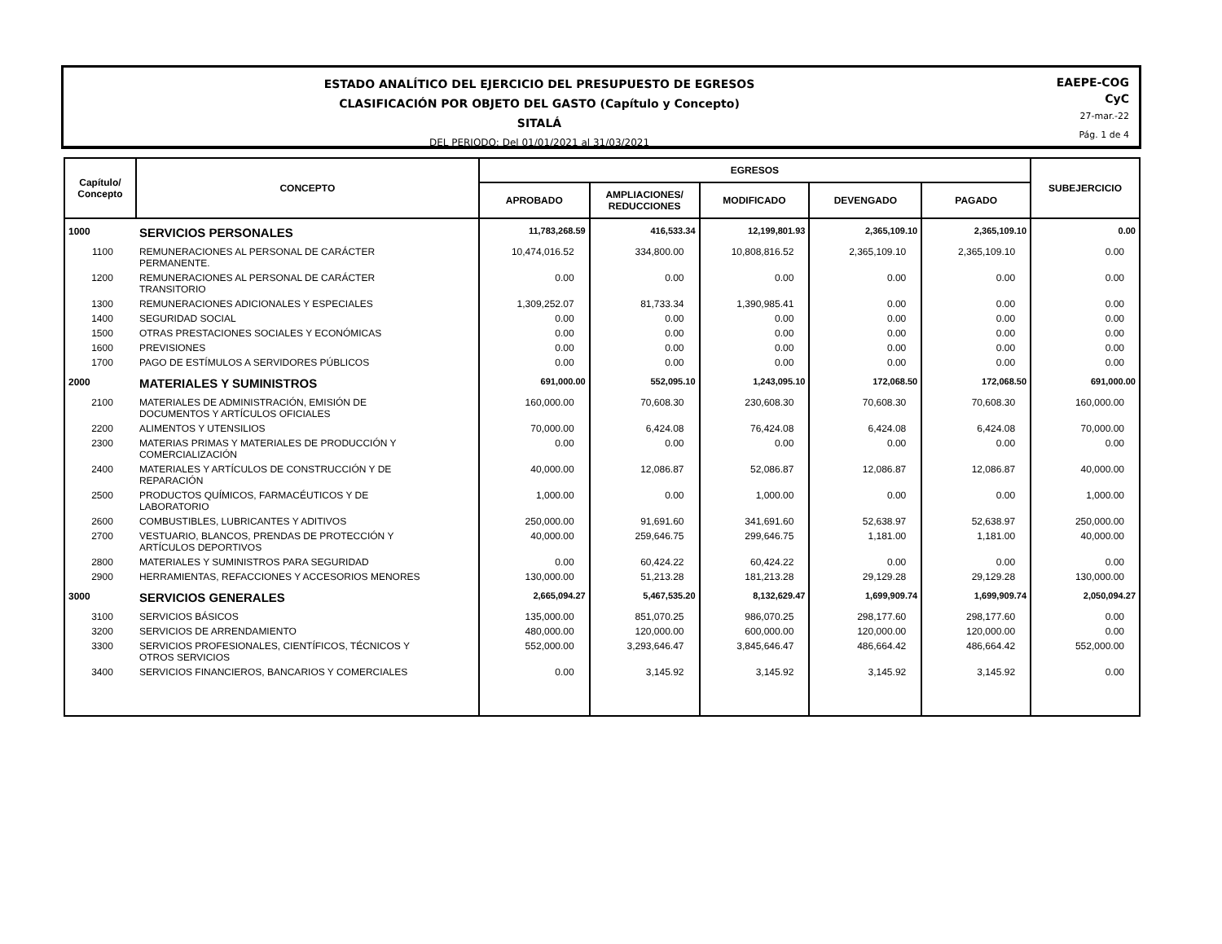ESTADO ANALÍTICO DEL EJERCICIO DEL PRESUPUESTO DE EGRESOS
CLASIFICACIÓN POR OBJETO DEL GASTO (Capítulo y Concepto)
SITALÁ
DEL PERIODO: Del 01/01/2021 al 31/03/2021
EAEPE-COG
CyC
27-mar.-22
Pág. 1 de 4
| Capítulo/ Concepto | CONCEPTO | EGRESOS | | | | | SUBEJERCICIO |
| --- | --- | --- | --- | --- | --- | --- | --- |
| | | APROBADO | AMPLIACIONES/ REDUCCIONES | MODIFICADO | DEVENGADO | PAGADO | |
| 1000 | SERVICIOS PERSONALES | 11,783,268.59 | 416,533.34 | 12,199,801.93 | 2,365,109.10 | 2,365,109.10 | 0.00 |
| 1100 | REMUNERACIONES AL PERSONAL DE CARÁCTER PERMANENTE. | 10,474,016.52 | 334,800.00 | 10,808,816.52 | 2,365,109.10 | 2,365,109.10 | 0.00 |
| 1200 | REMUNERACIONES AL PERSONAL DE CARÁCTER TRANSITORIO | 0.00 | 0.00 | 0.00 | 0.00 | 0.00 | 0.00 |
| 1300 | REMUNERACIONES ADICIONALES Y ESPECIALES | 1,309,252.07 | 81,733.34 | 1,390,985.41 | 0.00 | 0.00 | 0.00 |
| 1400 | SEGURIDAD SOCIAL | 0.00 | 0.00 | 0.00 | 0.00 | 0.00 | 0.00 |
| 1500 | OTRAS PRESTACIONES SOCIALES Y ECONÓMICAS | 0.00 | 0.00 | 0.00 | 0.00 | 0.00 | 0.00 |
| 1600 | PREVISIONES | 0.00 | 0.00 | 0.00 | 0.00 | 0.00 | 0.00 |
| 1700 | PAGO DE ESTÍMULOS A SERVIDORES PÚBLICOS | 0.00 | 0.00 | 0.00 | 0.00 | 0.00 | 0.00 |
| 2000 | MATERIALES Y SUMINISTROS | 691,000.00 | 552,095.10 | 1,243,095.10 | 172,068.50 | 172,068.50 | 691,000.00 |
| 2100 | MATERIALES DE ADMINISTRACIÓN, EMISIÓN DE DOCUMENTOS Y ARTÍCULOS OFICIALES | 160,000.00 | 70,608.30 | 230,608.30 | 70,608.30 | 70,608.30 | 160,000.00 |
| 2200 | ALIMENTOS Y UTENSILIOS | 70,000.00 | 6,424.08 | 76,424.08 | 6,424.08 | 6,424.08 | 70,000.00 |
| 2300 | MATERIAS PRIMAS Y MATERIALES DE PRODUCCIÓN Y COMERCIALIZACIÓN | 0.00 | 0.00 | 0.00 | 0.00 | 0.00 | 0.00 |
| 2400 | MATERIALES Y ARTÍCULOS DE CONSTRUCCIÓN Y DE REPARACIÓN | 40,000.00 | 12,086.87 | 52,086.87 | 12,086.87 | 12,086.87 | 40,000.00 |
| 2500 | PRODUCTOS QUÍMICOS, FARMACÉUTICOS Y DE LABORATORIO | 1,000.00 | 0.00 | 1,000.00 | 0.00 | 0.00 | 1,000.00 |
| 2600 | COMBUSTIBLES, LUBRICANTES Y ADITIVOS | 250,000.00 | 91,691.60 | 341,691.60 | 52,638.97 | 52,638.97 | 250,000.00 |
| 2700 | VESTUARIO, BLANCOS, PRENDAS DE PROTECCIÓN Y ARTÍCULOS DEPORTIVOS | 40,000.00 | 259,646.75 | 299,646.75 | 1,181.00 | 1,181.00 | 40,000.00 |
| 2800 | MATERIALES Y SUMINISTROS PARA SEGURIDAD | 0.00 | 60,424.22 | 60,424.22 | 0.00 | 0.00 | 0.00 |
| 2900 | HERRAMIENTAS, REFACCIONES Y ACCESORIOS MENORES | 130,000.00 | 51,213.28 | 181,213.28 | 29,129.28 | 29,129.28 | 130,000.00 |
| 3000 | SERVICIOS GENERALES | 2,665,094.27 | 5,467,535.20 | 8,132,629.47 | 1,699,909.74 | 1,699,909.74 | 2,050,094.27 |
| 3100 | SERVICIOS BÁSICOS | 135,000.00 | 851,070.25 | 986,070.25 | 298,177.60 | 298,177.60 | 0.00 |
| 3200 | SERVICIOS DE ARRENDAMIENTO | 480,000.00 | 120,000.00 | 600,000.00 | 120,000.00 | 120,000.00 | 0.00 |
| 3300 | SERVICIOS PROFESIONALES, CIENTÍFICOS, TÉCNICOS Y OTROS SERVICIOS | 552,000.00 | 3,293,646.47 | 3,845,646.47 | 486,664.42 | 486,664.42 | 552,000.00 |
| 3400 | SERVICIOS FINANCIEROS, BANCARIOS Y COMERCIALES | 0.00 | 3,145.92 | 3,145.92 | 3,145.92 | 3,145.92 | 0.00 |